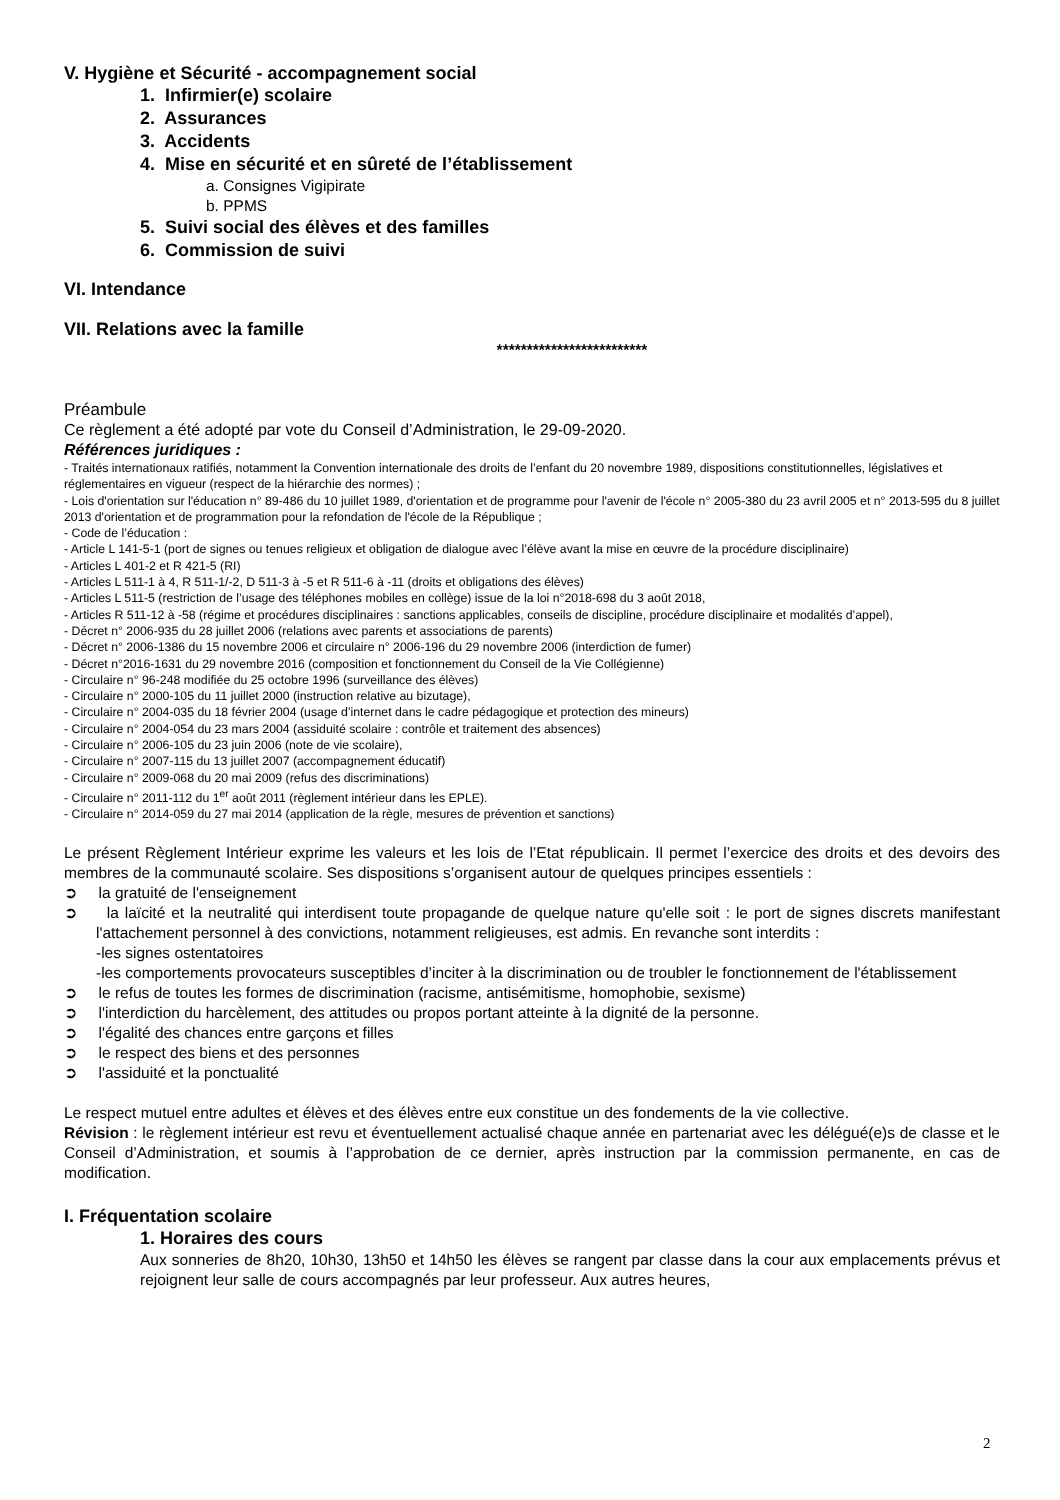V. Hygiène et Sécurité - accompagnement social
1. Infirmier(e) scolaire
2. Assurances
3. Accidents
4. Mise en sécurité et en sûreté de l’établissement
a. Consignes Vigipirate
b. PPMS
5. Suivi social des élèves et des familles
6. Commission de suivi
VI. Intendance
VII. Relations avec la famille
*************************
Préambule
Ce règlement a été adopté par vote du Conseil d’Administration, le 29-09-2020.
Références juridiques :
- Traités internationaux ratifiés, notamment la Convention internationale des droits de l’enfant du 20 novembre 1989, dispositions constitutionnelles, législatives et réglementaires en vigueur (respect de la hiérarchie des normes) ;
- Lois d'orientation sur l'éducation n° 89-486 du 10 juillet 1989, d'orientation et de programme pour l'avenir de l'école n° 2005-380 du 23 avril 2005 et n° 2013-595 du 8 juillet 2013 d'orientation et de programmation pour la refondation de l'école de la République ;
- Code de l’éducation :
- Article L 141-5-1 (port de signes ou tenues religieux et obligation de dialogue avec l’élève avant la mise en œuvre de la procédure disciplinaire)
- Articles L 401-2 et R 421-5 (RI)
- Articles L 511-1 à 4, R 511-1/-2, D 511-3 à -5 et R 511-6 à -11 (droits et obligations des élèves)
- Articles L 511-5 (restriction de l’usage des téléphones mobiles en collège) issue de la loi n°2018-698 du 3 août 2018,
- Articles R 511-12 à -58 (régime et procédures disciplinaires : sanctions applicables, conseils de discipline, procédure disciplinaire et modalités d’appel),
- Décret n° 2006-935 du 28 juillet 2006 (relations avec parents et associations de parents)
- Décret n° 2006-1386 du 15 novembre 2006 et circulaire n° 2006-196 du 29 novembre 2006 (interdiction de fumer)
- Décret n°2016-1631 du 29 novembre 2016 (composition et fonctionnement du Conseil de la Vie Collégienne)
- Circulaire n° 96-248 modifiée du 25 octobre 1996 (surveillance des élèves)
- Circulaire n° 2000-105 du 11 juillet 2000 (instruction relative au bizutage),
- Circulaire n° 2004-035 du 18 février 2004 (usage d’internet dans le cadre pédagogique et protection des mineurs)
- Circulaire n° 2004-054 du 23 mars 2004 (assiduité scolaire : contrôle et traitement des absences)
- Circulaire n° 2006-105 du 23 juin 2006 (note de vie scolaire),
- Circulaire n° 2007-115 du 13 juillet 2007 (accompagnement éducatif)
- Circulaire n° 2009-068 du 20 mai 2009 (refus des discriminations)
- Circulaire n° 2011-112 du 1<sup>er</sup> août 2011 (règlement intérieur dans les EPLE).
- Circulaire n° 2014-059 du 27 mai 2014 (application de la règle, mesures de prévention et sanctions)
Le présent Règlement Intérieur exprime les valeurs et les lois de l’Etat républicain. Il permet l’exercice des droits et des devoirs des membres de la communauté scolaire. Ses dispositions s’organisent autour de quelques principes essentiels :
➲ la gratuité de l'enseignement
➲ la laïcité et la neutralité qui interdisent toute propagande de quelque nature qu'elle soit : le port de signes discrets manifestant l'attachement personnel à des convictions, notamment religieuses, est admis. En revanche sont interdits :
-les signes ostentatoires
-les comportements provocateurs susceptibles d’inciter à la discrimination ou de troubler le fonctionnement de l'établissement
➲ le refus de toutes les formes de discrimination (racisme, antisémitisme, homophobie, sexisme)
➲ l'interdiction du harcèlement, des attitudes ou propos portant atteinte à la dignité de la personne.
➲ l'égalité des chances entre garçons et filles
➲ le respect des biens et des personnes
➲ l'assiduité et la ponctualité
Le respect mutuel entre adultes et élèves et des élèves entre eux constitue un des fondements de la vie collective.
Révision : le règlement intérieur est revu et éventuellement actualisé chaque année en partenariat avec les délégué(e)s de classe et le Conseil d’Administration, et soumis à l’approbation de ce dernier, après instruction par la commission permanente, en cas de modification.
I. Fréquentation scolaire
1. Horaires des cours
Aux sonneries de 8h20, 10h30, 13h50 et 14h50 les élèves se rangent par classe dans la cour aux emplacements prévus et rejoignent leur salle de cours accompagnés par leur professeur. Aux autres heures,
2